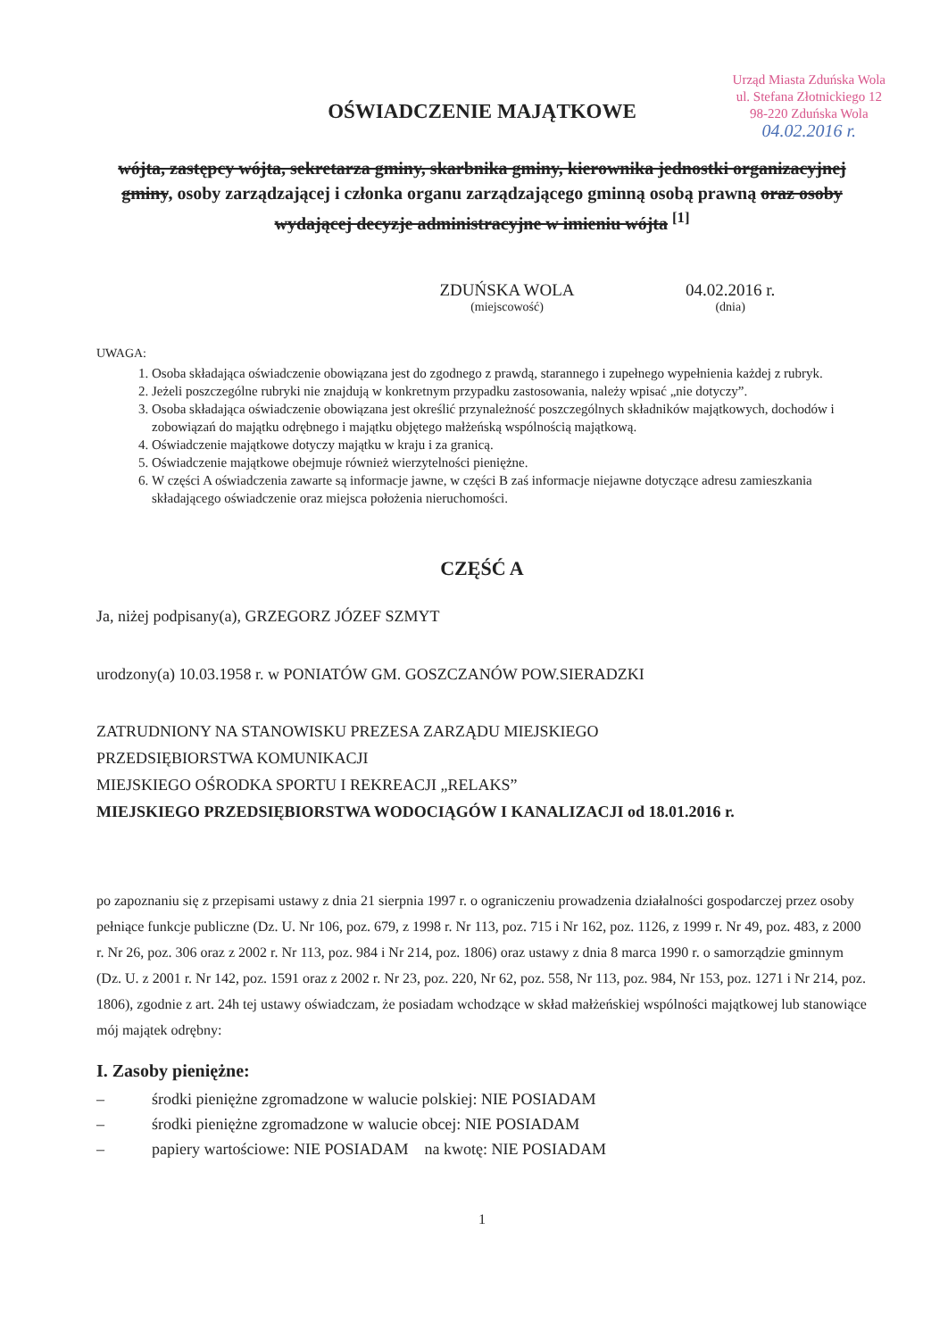Urząd Miasta Zduńska Wola
ul. Stefana Złotnickiego 12
98-220 Zduńska Wola
04.02.2016 r.
OŚWIADCZENIE MAJĄTKOWE
wójta, zastępcy wójta, sekretarza gminy, skarbnika gminy, kierownika jednostki organizacyjnej gminy, osoby zarządzającej i członka organu zarządzającego gminną osobą prawną oraz osoby wydającej decyzje administracyjne w imieniu wójta <sup>[1]</sup>
ZDUŃSKA WOLA
(miejscowość)
04.02.2016 r.
(dnia)
UWAGA:
1. Osoba składająca oświadczenie obowiązana jest do zgodnego z prawdą, starannego i zupełnego wypełnienia każdej z rubryk.
2. Jeżeli poszczególne rubryki nie znajdują w konkretnym przypadku zastosowania, należy wpisać „nie dotyczy”.
3. Osoba składająca oświadczenie obowiązana jest określić przynależność poszczególnych składników majątkowych, dochodów i zobowiązań do majątku odrębnego i majątku objętego małżeńską wspólnością majątkową.
4. Oświadczenie majątkowe dotyczy majątku w kraju i za granicą.
5. Oświadczenie majątkowe obejmuje również wierzytelności pieniężne.
6. W części A oświadczenia zawarte są informacje jawne, w części B zaś informacje niejawne dotyczące adresu zamieszkania składającego oświadczenie oraz miejsca położenia nieruchomości.
CZĘŚĆ A
Ja, niżej podpisany(a), GRZEGORZ JÓZEF SZMYT
urodzony(a) 10.03.1958 r. w PONIATÓW GM. GOSZCZANÓW POW.SIERADZKI
ZATRUDNIONY NA STANOWISKU PREZESA ZARZĄDU MIEJSKIEGO
PRZEDSIĘBIORSTWA KOMUNIKACJI
MIEJSKIEGO OŚRODKA SPORTU I REKREACJI „RELAKS”
MIEJSKIEGO PRZEDSIĘBIORSTWA WODOCIĄGÓW I KANALIZACJI od 18.01.2016 r.
po zapoznaniu się z przepisami ustawy z dnia 21 sierpnia 1997 r. o ograniczeniu prowadzenia działalności gospodarczej przez osoby pełniące funkcje publiczne (Dz. U. Nr 106, poz. 679, z 1998 r. Nr 113, poz. 715 i Nr 162, poz. 1126, z 1999 r. Nr 49, poz. 483, z 2000 r. Nr 26, poz. 306 oraz z 2002 r. Nr 113, poz. 984 i Nr 214, poz. 1806) oraz ustawy z dnia 8 marca 1990 r. o samorządzie gminnym (Dz. U. z 2001 r. Nr 142, poz. 1591 oraz z 2002 r. Nr 23, poz. 220, Nr 62, poz. 558, Nr 113, poz. 984, Nr 153, poz. 1271 i Nr 214, poz. 1806), zgodnie z art. 24h tej ustawy oświadczam, że posiadam wchodzące w skład małżeńskiej wspólności majątkowej lub stanowiące mój majątek odrębny:
I. Zasoby pieniężne:
– środki pieniężne zgromadzone w walucie polskiej: NIE POSIADAM
– środki pieniężne zgromadzone w walucie obcej: NIE POSIADAM
– papiery wartościowe: NIE POSIADAM na kwotę: NIE POSIADAM
1